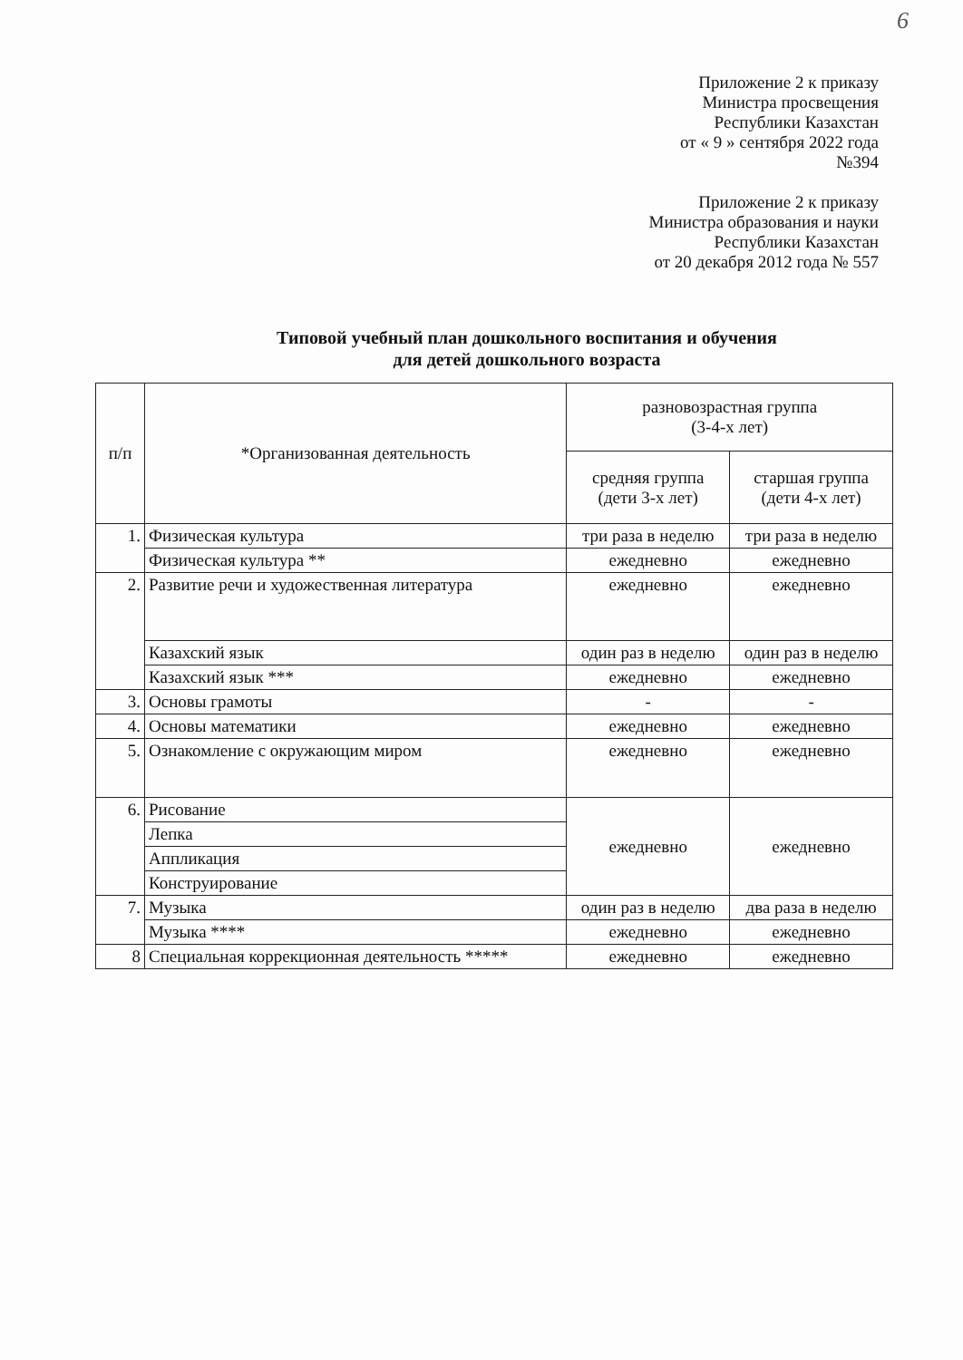6
Приложение 2 к приказу
Министра просвещения
Республики Казахстан
от « 9 » сентября 2022 года
№394
Приложение 2 к приказу
Министра образования и науки
Республики Казахстан
от 20 декабря 2012 года № 557
Типовой учебный план дошкольного воспитания и обучения
для детей дошкольного возраста
| п/п | *Организованная деятельность | разновозрастная группа (3-4-х лет) | |
| --- | --- | --- | --- |
| | | средняя группа (дети 3-х лет) | старшая группа (дети 4-х лет) |
| 1. | Физическая культура | три раза в неделю | три раза в неделю |
| | Физическая культура ** | ежедневно | ежедневно |
| 2. | Развитие речи и художественная литература | ежедневно | ежедневно |
| | Казахский язык | один раз в неделю | один раз в неделю |
| | Казахский язык *** | ежедневно | ежедневно |
| 3. | Основы грамоты | - | - |
| 4. | Основы математики | ежедневно | ежедневно |
| 5. | Ознакомление с окружающим миром | ежедневно | ежедневно |
| 6. | Рисование | ежедневно | ежедневно |
| | Лепка | | |
| | Аппликация | | |
| | Конструирование | | |
| 7. | Музыка | один раз в неделю | два раза в неделю |
| | Музыка **** | ежедневно | ежедневно |
| 8 | Специальная коррекционная деятельность ***** | ежедневно | ежедневно |